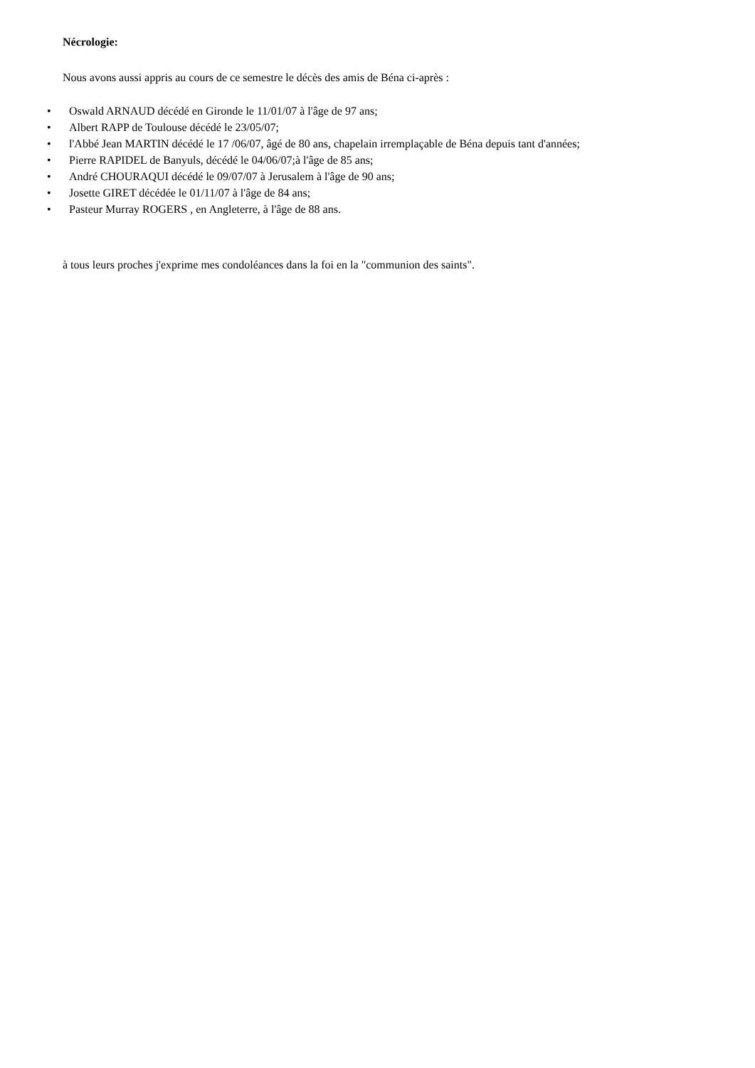Nécrologie:
Nous avons aussi appris au cours de ce semestre le décès des amis de Béna ci-après :
• Oswald ARNAUD décédé en Gironde le 11/01/07 à l'âge de 97 ans;
• Albert RAPP de Toulouse décédé le 23/05/07;
• l'Abbé Jean MARTIN décédé le 17 /06/07, âgé de 80 ans, chapelain irremplaçable de Béna depuis tant d'années;
• Pierre RAPIDEL de Banyuls, décédé le 04/06/07;à l'âge de 85 ans;
• André CHOURAQUI décédé le 09/07/07 à Jerusalem à l'âge de 90 ans;
• Josette GIRET décédée le 01/11/07 à l'âge de 84 ans;
• Pasteur Murray ROGERS , en Angleterre, à l'âge de 88 ans.
à tous leurs proches j'exprime mes condoléances dans la foi en la "communion des saints".